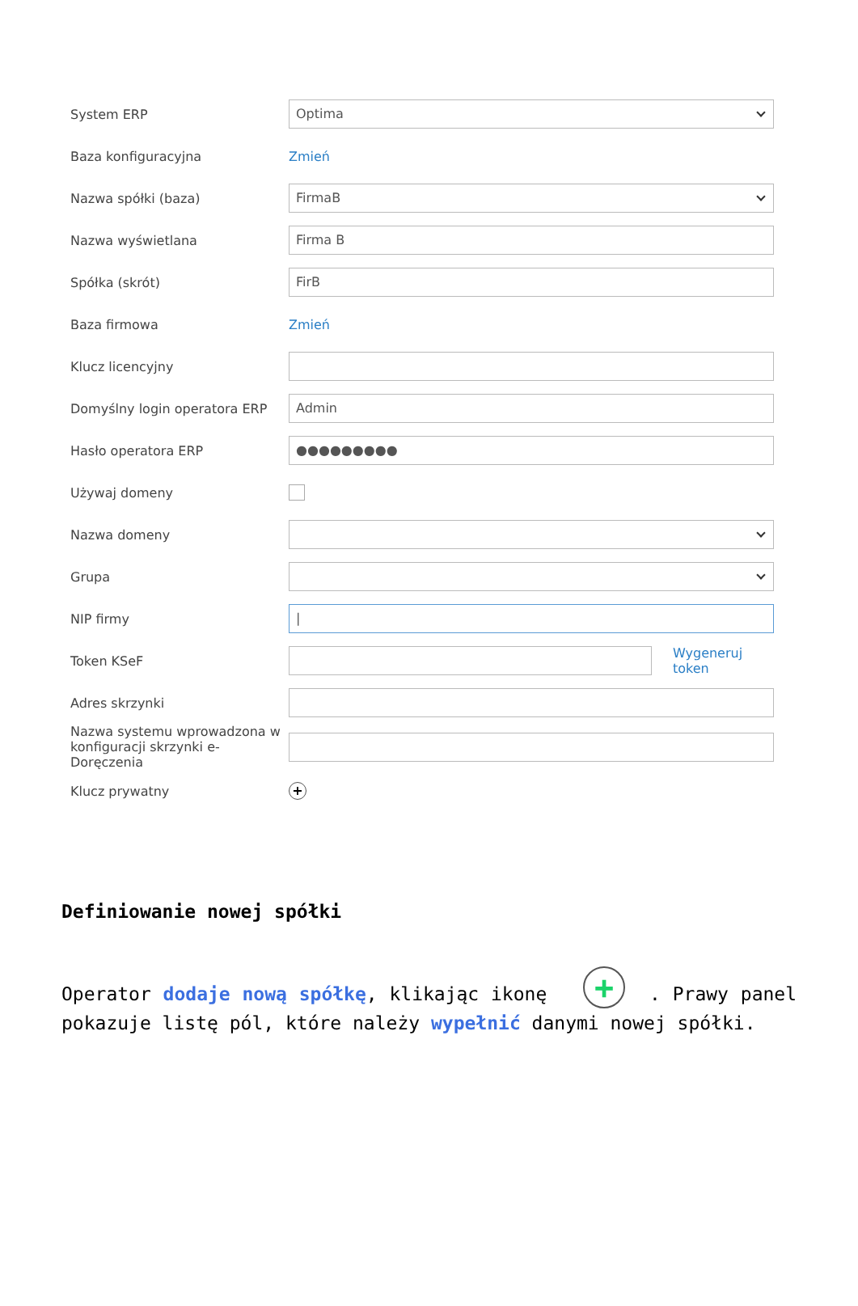System ERP
Optima
Baza konfiguracyjna Zmień
Nazwa spółki (baza)
FirmaB
Nazwa wyświetlana
Firma B
Spółka (skrót)
FirB
Baza firmowa Zmień
Klucz licencyjny
Domyślny login operatora ERP
Admin
Hasło operatora ERP
●●●●●●●●●
Używaj domeny
Nazwa domeny
Grupa
NIP firmy
|
Token KSeF Wygeneruj token
Adres skrzynki
Nazwa systemu wprowadzona w konfiguracji skrzynki e-Doręczenia
Klucz prywatny
+
Definiowanie nowej spółki
Operator dodaje nową spółkę, klikając ikonę +. Prawy panel pokazuje listę pól, które należy wypełnić danymi nowej spółki.